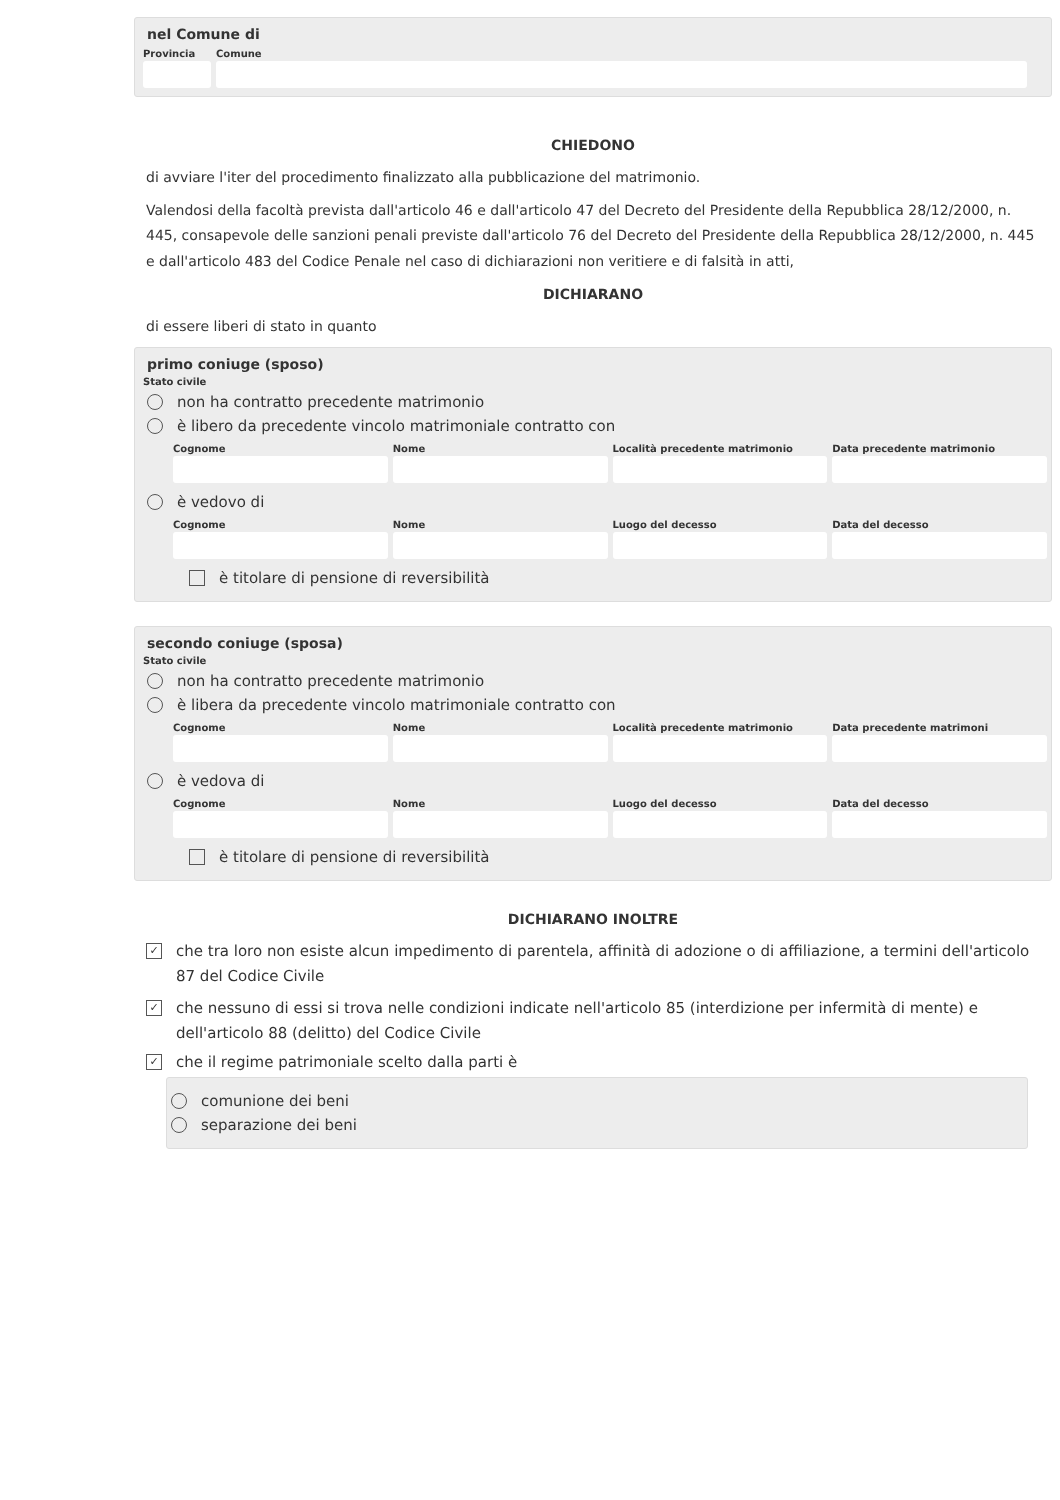nel Comune di
Provincia
Comune
CHIEDONO
di avviare l'iter del procedimento finalizzato alla pubblicazione del matrimonio.
Valendosi della facoltà prevista dall'articolo 46 e dall'articolo 47 del Decreto del Presidente della Repubblica 28/12/2000, n. 445, consapevole delle sanzioni penali previste dall'articolo 76 del Decreto del Presidente della Repubblica 28/12/2000, n. 445 e dall'articolo 483 del Codice Penale nel caso di dichiarazioni non veritiere e di falsità in atti,
DICHIARANO
di essere liberi di stato in quanto
primo coniuge (sposo)
Stato civile
non ha contratto precedente matrimonio
è libero da precedente vincolo matrimoniale contratto con
Cognome Nome Località precedente matrimonio Data precedente matrimonio
è vedovo di
Cognome Nome Luogo del decesso Data del decesso
è titolare di pensione di reversibilità
secondo coniuge (sposa)
Stato civile
non ha contratto precedente matrimonio
è libera da precedente vincolo matrimoniale contratto con
Cognome Nome Località precedente matrimonio Data precedente matrimoni
è vedova di
Cognome Nome Luogo del decesso Data del decesso
è titolare di pensione di reversibilità
DICHIARANO INOLTRE
✓ che tra loro non esiste alcun impedimento di parentela, affinità di adozione o di affiliazione, a termini dell'articolo 87 del Codice Civile
✓ che nessuno di essi si trova nelle condizioni indicate nell'articolo 85 (interdizione per infermità di mente) e dell'articolo 88 (delitto) del Codice Civile
✓ che il regime patrimoniale scelto dalla parti è
comunione dei beni
separazione dei beni